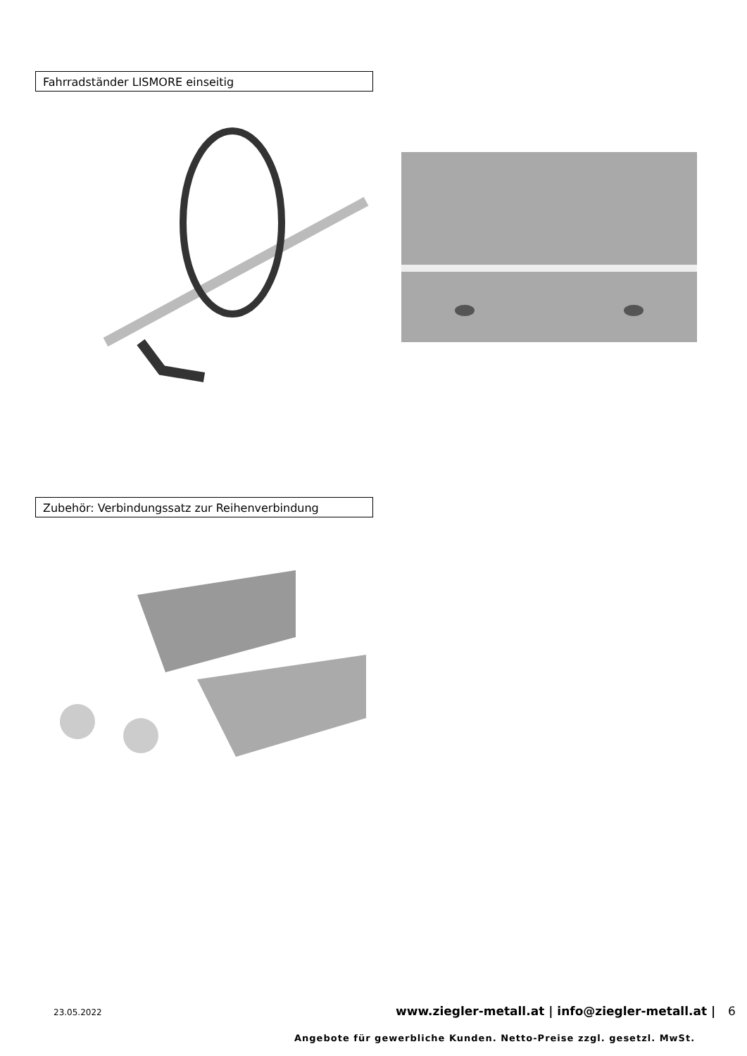Fahrradständer LISMORE einseitig
Zubehör: Verbindungssatz zur Reihenverbindung
23.05.2022
www.ziegler-metall.at | info@ziegler-metall.at | 6
Angebote für gewerbliche Kunden. Netto-Preise zzgl. gesetzl. MwSt.